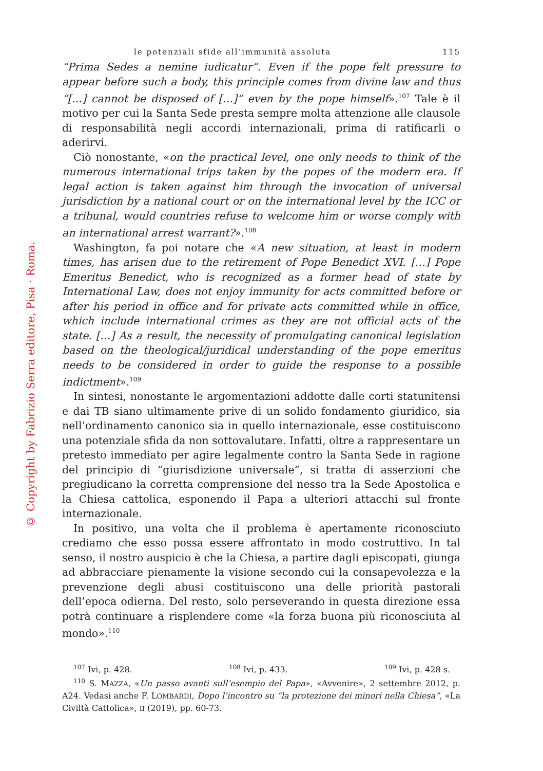© Copyright by Fabrizio Serra editore, Pisa · Roma.
le potenziali sfide all’immunità assoluta 115
“Prima Sedes a nemine iudicatur”. Even if the pope felt pressure to appear before such a body, this principle comes from divine law and thus “[…] cannot be disposed of […]” even by the pope himself».<sup>107</sup> Tale è il motivo per cui la Santa Sede presta sempre molta attenzione alle clausole di responsabilità negli accordi internazionali, prima di ratificarli o aderirvi.
Ciò nonostante, «on the practical level, one only needs to think of the numerous international trips taken by the popes of the modern era. If legal action is taken against him through the invocation of universal jurisdiction by a national court or on the international level by the ICC or a tribunal, would countries refuse to welcome him or worse comply with an international arrest warrant?».<sup>108</sup>
Washington, fa poi notare che «A new situation, at least in modern times, has arisen due to the retirement of Pope Benedict XVI. […] Pope Emeritus Benedict, who is recognized as a former head of state by International Law, does not enjoy immunity for acts committed before or after his period in office and for private acts committed while in office, which include international crimes as they are not official acts of the state. […] As a result, the necessity of promulgating canonical legislation based on the theological/juridical understanding of the pope emeritus needs to be considered in order to guide the response to a possible indictment».<sup>109</sup>
In sintesi, nonostante le argomentazioni addotte dalle corti statunitensi e dai TB siano ultimamente prive di un solido fondamento giuridico, sia nell’ordinamento canonico sia in quello internazionale, esse costituiscono una potenziale sfida da non sottovalutare. Infatti, oltre a rappresentare un pretesto immediato per agire legalmente contro la Santa Sede in ragione del principio di “giurisdizione universale”, si tratta di asserzioni che pregiudicano la corretta comprensione del nesso tra la Sede Apostolica e la Chiesa cattolica, esponendo il Papa a ulteriori attacchi sul fronte internazionale.
In positivo, una volta che il problema è apertamente riconosciuto crediamo che esso possa essere affrontato in modo costruttivo. In tal senso, il nostro auspicio è che la Chiesa, a partire dagli episcopati, giunga ad abbracciare pienamente la visione secondo cui la consapevolezza e la prevenzione degli abusi costituiscono una delle priorità pastorali dell’epoca odierna. Del resto, solo perseverando in questa direzione essa potrà continuare a risplendere come «la forza buona più riconosciuta al mondo».<sup>110</sup>
<sup>107</sup> Ivi, p. 428. <sup>108</sup> Ivi, p. 433. <sup>109</sup> Ivi, p. 428 s.
<sup>110</sup> S. MAZZA, «Un passo avanti sull’esempio del Papa», «Avvenire», 2 settembre 2012, p. A24. Vedasi anche F. LOMBARDI, Dopo l’incontro su “la protezione dei minori nella Chiesa”, «La Civiltà Cattolica», II (2019), pp. 60-73.